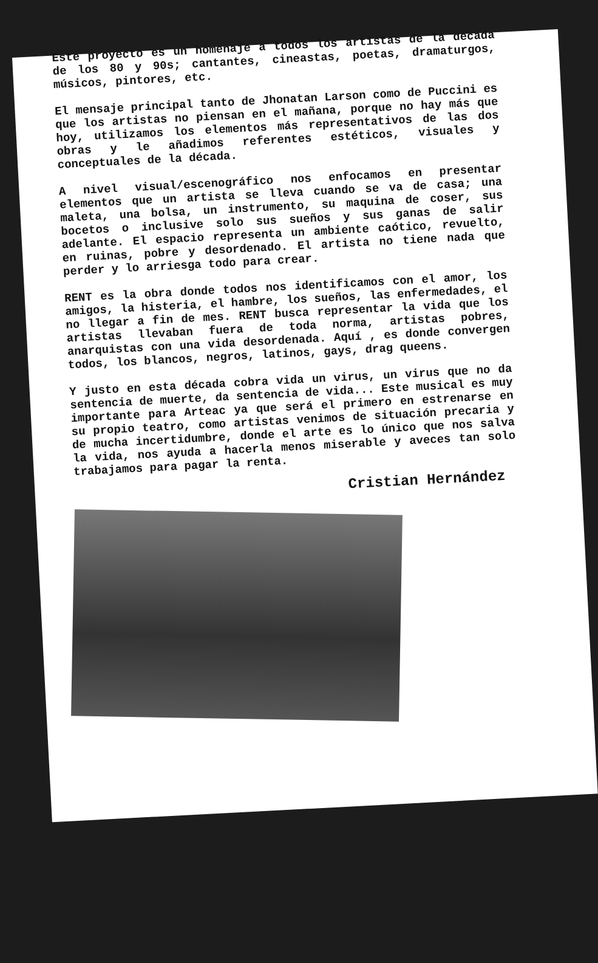Este proyecto es un homenaje a todos los artistas de la decada de los 80 y 90s; cantantes, cineastas, poetas, dramaturgos, músicos, pintores, etc.
El mensaje principal tanto de Jhonatan Larson como de Puccini es que los artistas no piensan en el mañana, porque no hay más que hoy, utilizamos los elementos más representativos de las dos obras y le añadimos referentes estéticos, visuales y conceptuales de la década.
A nivel visual/escenográfico nos enfocamos en presentar elementos que un artista se lleva cuando se va de casa; una maleta, una bolsa, un instrumento, su maquina de coser, sus bocetos o inclusive solo sus sueños y sus ganas de salir adelante. El espacio representa un ambiente caótico, revuelto, en ruinas, pobre y desordenado. El artista no tiene nada que perder y lo arriesga todo para crear.
RENT es la obra donde todos nos identificamos con el amor, los amigos, la histeria, el hambre, los sueños, las enfermedades, el no llegar a fin de mes. RENT busca representar la vida que los artistas llevaban fuera de toda norma, artistas pobres, anarquistas con una vida desordenada. Aquí , es donde convergen todos, los blancos, negros, latinos, gays, drag queens.
Y justo en esta década cobra vida un virus, un virus que no da sentencia de muerte, da sentencia de vida... Este musical es muy importante para Arteac ya que será el primero en estrenarse en su propio teatro, como artistas venimos de situación precaria y de mucha incertidumbre, donde el arte es lo único que nos salva la vida, nos ayuda a hacerla menos miserable y aveces tan solo trabajamos para pagar la renta.
Cristian Hernández